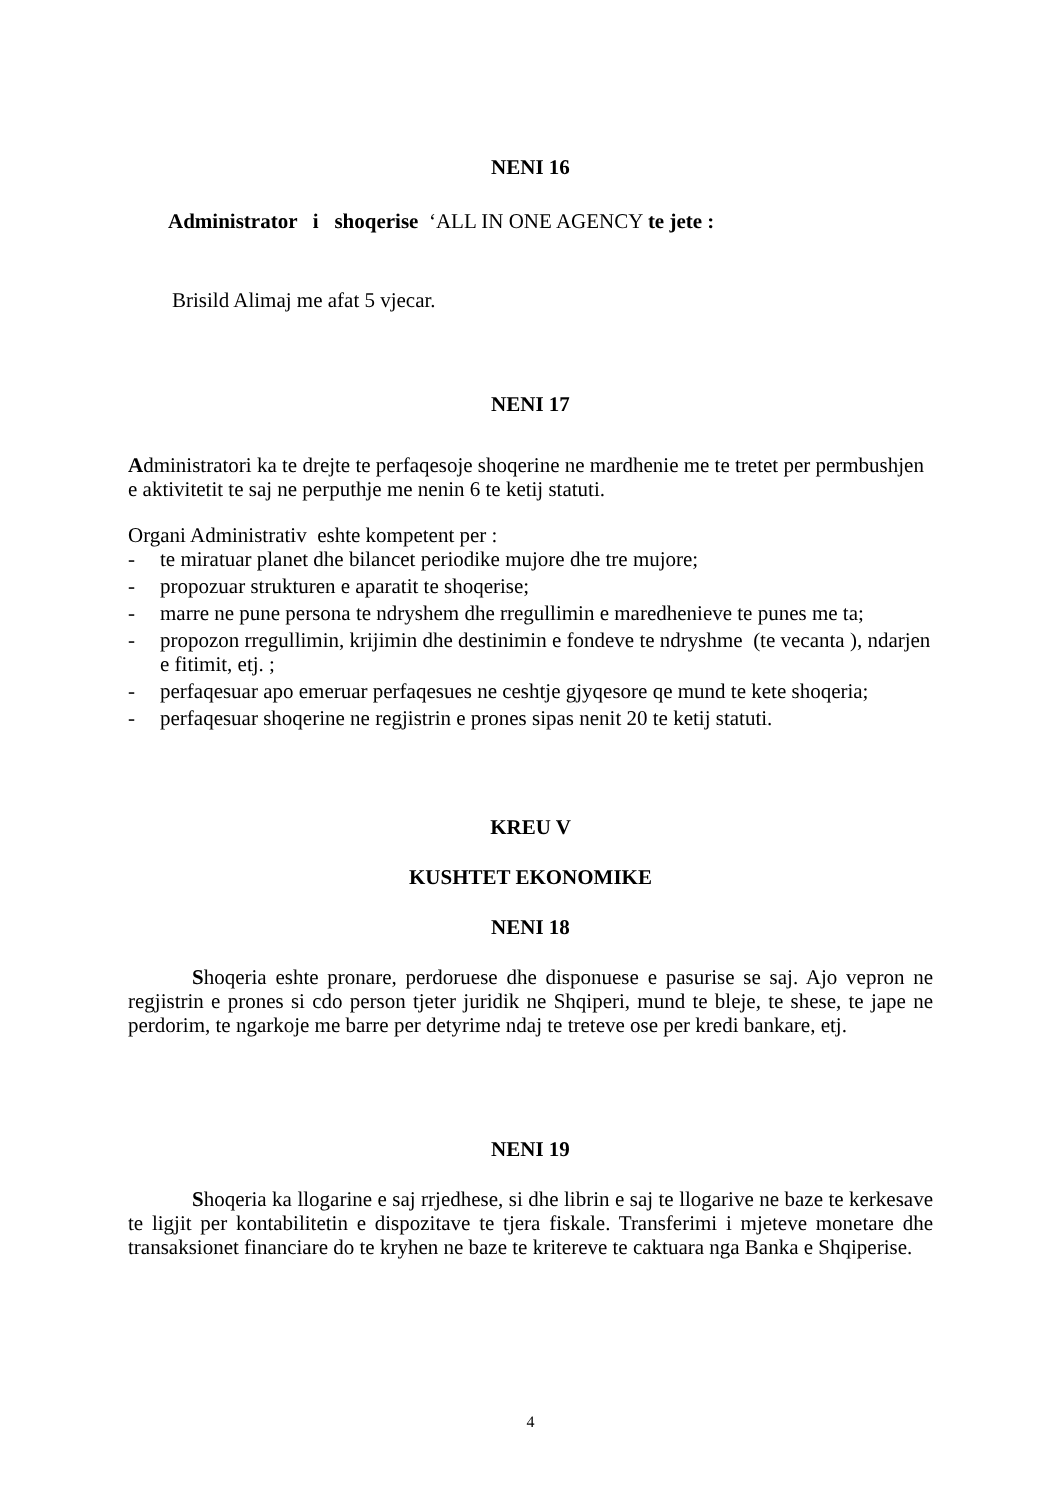NENI 16
Administrator i shoqerise ‘ALL IN ONE AGENCY te jete :
Brisild Alimaj me afat 5 vjecar.
NENI 17
Administratori ka te drejte te perfaqesoje shoqerine ne mardhenie me te tretet per permbushjen e aktivitetit te saj ne perputhje me nenin 6 te ketij statuti.
Organi Administrativ eshte kompetent per :
- te miratuar planet dhe bilancet periodike mujore dhe tre mujore;
- propozuar strukturen e aparatit te shoqerise;
- marre ne pune persona te ndryshem dhe rregullimin e maredhenieve te punes me ta;
- propozon rregullimin, krijimin dhe destinimin e fondeve te ndryshme (te vecanta ), ndarjen e fitimit, etj. ;
- perfaqesuar apo emeruar perfaqesues ne ceshtje gjyqesore qe mund te kete shoqeria;
- perfaqesuar shoqerine ne regjistrin e prones sipas nenit 20 te ketij statuti.
KREU V
KUSHTET EKONOMIKE
NENI 18
Shoqeria eshte pronare, perdoruese dhe disponuese e pasurise se saj. Ajo vepron ne regjistrin e prones si cdo person tjeter juridik ne Shqiperi, mund te bleje, te shese, te jape ne perdorim, te ngarkoje me barre per detyrime ndaj te treteve ose per kredi bankare, etj.
NENI 19
Shoqeria ka llogarine e saj rrjedhese, si dhe librin e saj te llogarive ne baze te kerkesave te ligjit per kontabilitetin e dispozitave te tjera fiskale. Transferimi i mjeteve monetare dhe transaksionet financiare do te kryhen ne baze te kritereve te caktuara nga Banka e Shqiperise.
4